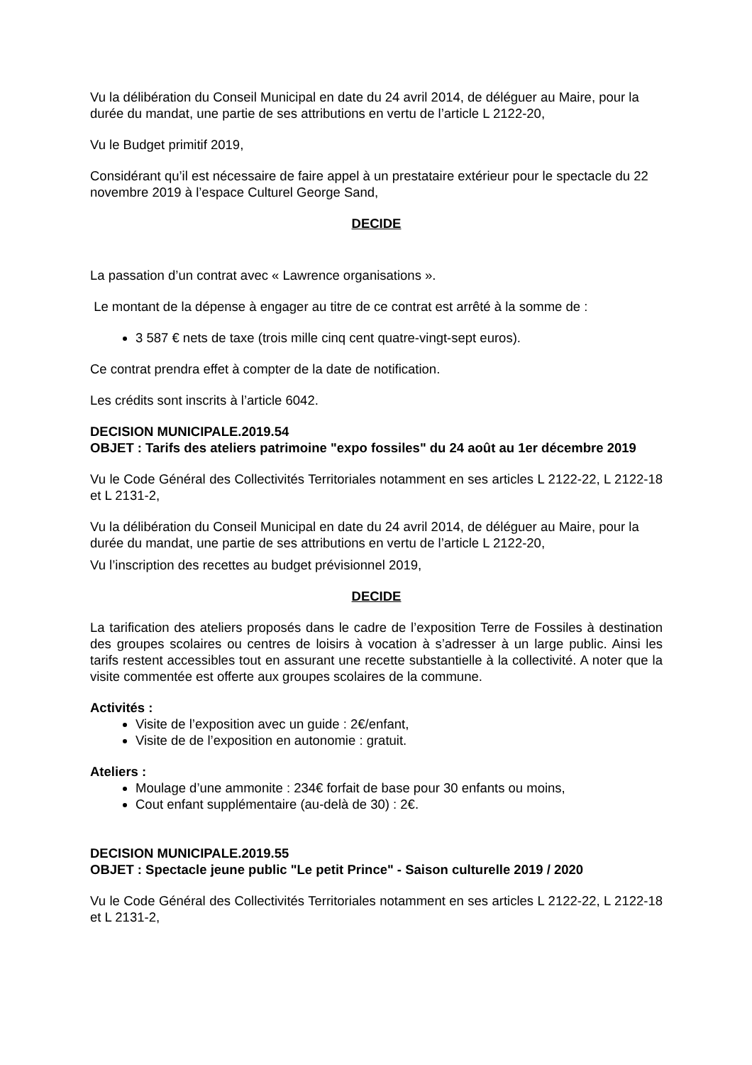Vu la délibération du Conseil Municipal en date du 24 avril 2014, de déléguer au Maire, pour la durée du mandat, une partie de ses attributions en vertu de l’article L 2122-20,
Vu le Budget primitif 2019,
Considérant qu’il est nécessaire de faire appel à un prestataire extérieur pour le spectacle du 22 novembre 2019 à l’espace Culturel George Sand,
DECIDE
La passation d’un contrat avec « Lawrence organisations ».
Le montant de la dépense à engager au titre de ce contrat est arrêté à la somme de :
3 587 € nets de taxe (trois mille cinq cent quatre-vingt-sept euros).
Ce contrat prendra effet à compter de la date de notification.
Les crédits sont inscrits à l’article 6042.
DECISION MUNICIPALE.2019.54
OBJET : Tarifs des ateliers patrimoine "expo fossiles" du 24 août au 1er décembre 2019
Vu le Code Général des Collectivités Territoriales notamment en ses articles L 2122-22, L 2122-18 et L 2131-2,
Vu la délibération du Conseil Municipal en date du 24 avril 2014, de déléguer au Maire, pour la durée du mandat, une partie de ses attributions en vertu de l’article L 2122-20,
Vu l’inscription des recettes au budget prévisionnel 2019,
DECIDE
La tarification des ateliers proposés dans le cadre de l’exposition Terre de Fossiles à destination des groupes scolaires ou centres de loisirs à vocation à s’adresser à un large public. Ainsi les tarifs restent accessibles tout en assurant une recette substantielle à la collectivité. A noter que la visite commentée est offerte aux groupes scolaires de la commune.
Activités :
Visite de l’exposition avec un guide : 2€/enfant,
Visite de de l’exposition en autonomie : gratuit.
Ateliers :
Moulage d’une ammonite : 234€ forfait de base pour 30 enfants ou moins,
Cout enfant supplémentaire (au-delà de 30) : 2€.
DECISION MUNICIPALE.2019.55
OBJET : Spectacle jeune public "Le petit Prince" - Saison culturelle 2019 / 2020
Vu le Code Général des Collectivités Territoriales notamment en ses articles L 2122-22, L 2122-18 et L 2131-2,